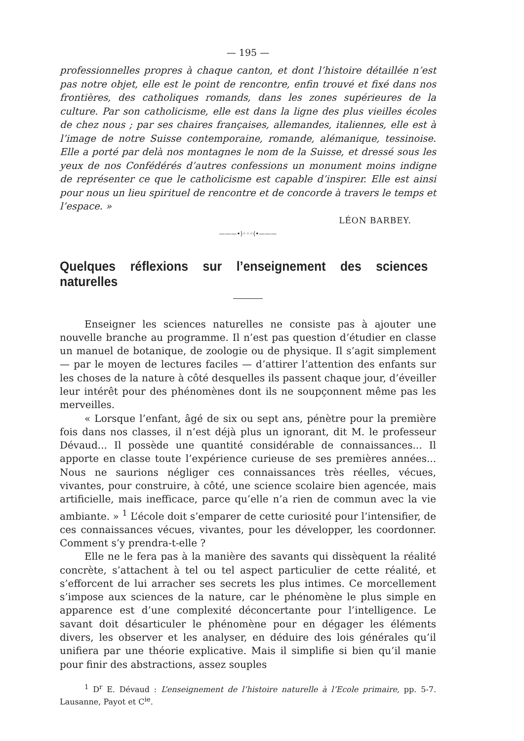— 195 —
professionnelles propres à chaque canton, et dont l’histoire détaillée n’est pas notre objet, elle est le point de rencontre, enfin trouvé et fixé dans nos frontières, des catholiques romands, dans les zones supérieures de la culture. Par son catholicisme, elle est dans la ligne des plus vieilles écoles de chez nous ; par ses chaires françaises, allemandes, italiennes, elle est à l’image de notre Suisse contemporaine, romande, alémanique, tessinoise. Elle a porté par delà nos montagnes le nom de la Suisse, et dressé sous les yeux de nos Confédérés d’autres confessions un monument moins indigne de représenter ce que le catholicisme est capable d’inspirer. Elle est ainsi pour nous un lieu spirituel de rencontre et de concorde à travers le temps et l’espace. »
LÉON BARBEY.
———•⟩◦◦◦⟨•———
Quelques réflexions sur l’enseignement des sciences naturelles
Enseigner les sciences naturelles ne consiste pas à ajouter une nouvelle branche au programme. Il n’est pas question d’étudier en classe un manuel de botanique, de zoologie ou de physique. Il s’agit simplement — par le moyen de lectures faciles — d’attirer l’attention des enfants sur les choses de la nature à côté desquelles ils passent chaque jour, d’éveiller leur intérêt pour des phénomènes dont ils ne soupçonnent même pas les merveilles.
« Lorsque l’enfant, âgé de six ou sept ans, pénètre pour la première fois dans nos classes, il n’est déjà plus un ignorant, dit M. le professeur Dévaud... Il possède une quantité considérable de connaissances... Il apporte en classe toute l’expérience curieuse de ses premières années... Nous ne saurions négliger ces connaissances très réelles, vécues, vivantes, pour construire, à côté, une science scolaire bien agencée, mais artificielle, mais inefficace, parce qu’elle n’a rien de commun avec la vie ambiante. » <sup>1</sup> L’école doit s’emparer de cette curiosité pour l’intensifier, de ces connaissances vécues, vivantes, pour les développer, les coordonner. Comment s’y prendra-t-elle ?
Elle ne le fera pas à la manière des savants qui dissèquent la réalité concrète, s’attachent à tel ou tel aspect particulier de cette réalité, et s’efforcent de lui arracher ses secrets les plus intimes. Ce morcellement s’impose aux sciences de la nature, car le phénomène le plus simple en apparence est d’une complexité déconcertante pour l’intelligence. Le savant doit désarticuler le phénomène pour en dégager les éléments divers, les observer et les analyser, en déduire des lois générales qu’il unifiera par une théorie explicative. Mais il simplifie si bien qu’il manie pour finir des abstractions, assez souples
<sup>1</sup> D<sup>r</sup> E. Dévaud : L’enseignement de l’histoire naturelle à l’Ecole primaire, pp. 5-7. Lausanne, Payot et C<sup>ie</sup>.